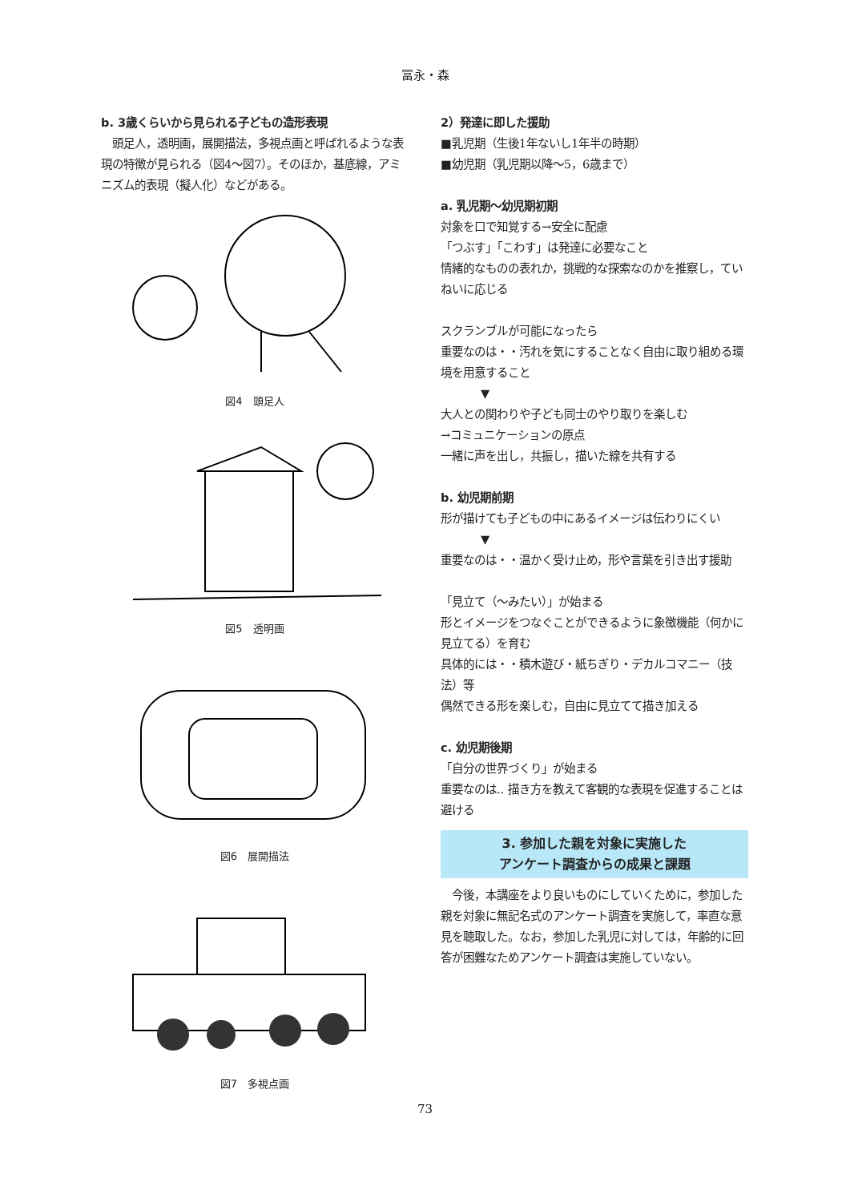冨永・森
b. 3歳くらいから見られる子どもの造形表現
　頭足人，透明画，展開描法，多視点画と呼ばれるような表現の特徴が見られる（図4〜図7）。そのほか，基底線，アミニズム的表現（擬人化）などがある。
図4　頭足人
図5　透明画
図6　展開描法
図7　多視点画
2）発達に即した援助
■乳児期（生後1年ないし1年半の時期）
■幼児期（乳児期以降〜5，6歳まで）
a. 乳児期〜幼児期初期
対象を口で知覚する→安全に配慮
「つぶす」「こわす」は発達に必要なこと
情緒的なものの表れか，挑戦的な探索なのかを推察し，ていねいに応じる
スクランブルが可能になったら
重要なのは・・汚れを気にすることなく自由に取り組める環境を用意すること
▼
大人との関わりや子ども同士のやり取りを楽しむ
→コミュニケーションの原点
一緒に声を出し，共振し，描いた線を共有する
b. 幼児期前期
形が描けても子どもの中にあるイメージは伝わりにくい
▼
重要なのは・・温かく受け止め，形や言葉を引き出す援助
「見立て（〜みたい）」が始まる
形とイメージをつなぐことができるように象徴機能（何かに見立てる）を育む
具体的には・・積木遊び・紙ちぎり・デカルコマニー（技法）等
偶然できる形を楽しむ，自由に見立てて描き加える
c. 幼児期後期
「自分の世界づくり」が始まる
重要なのは.. 描き方を教えて客観的な表現を促進することは避ける
3. 参加した親を対象に実施した
アンケート調査からの成果と課題
　今後，本講座をより良いものにしていくために，参加した親を対象に無記名式のアンケート調査を実施して，率直な意見を聴取した。なお，参加した乳児に対しては，年齢的に回答が困難なためアンケート調査は実施していない。
73